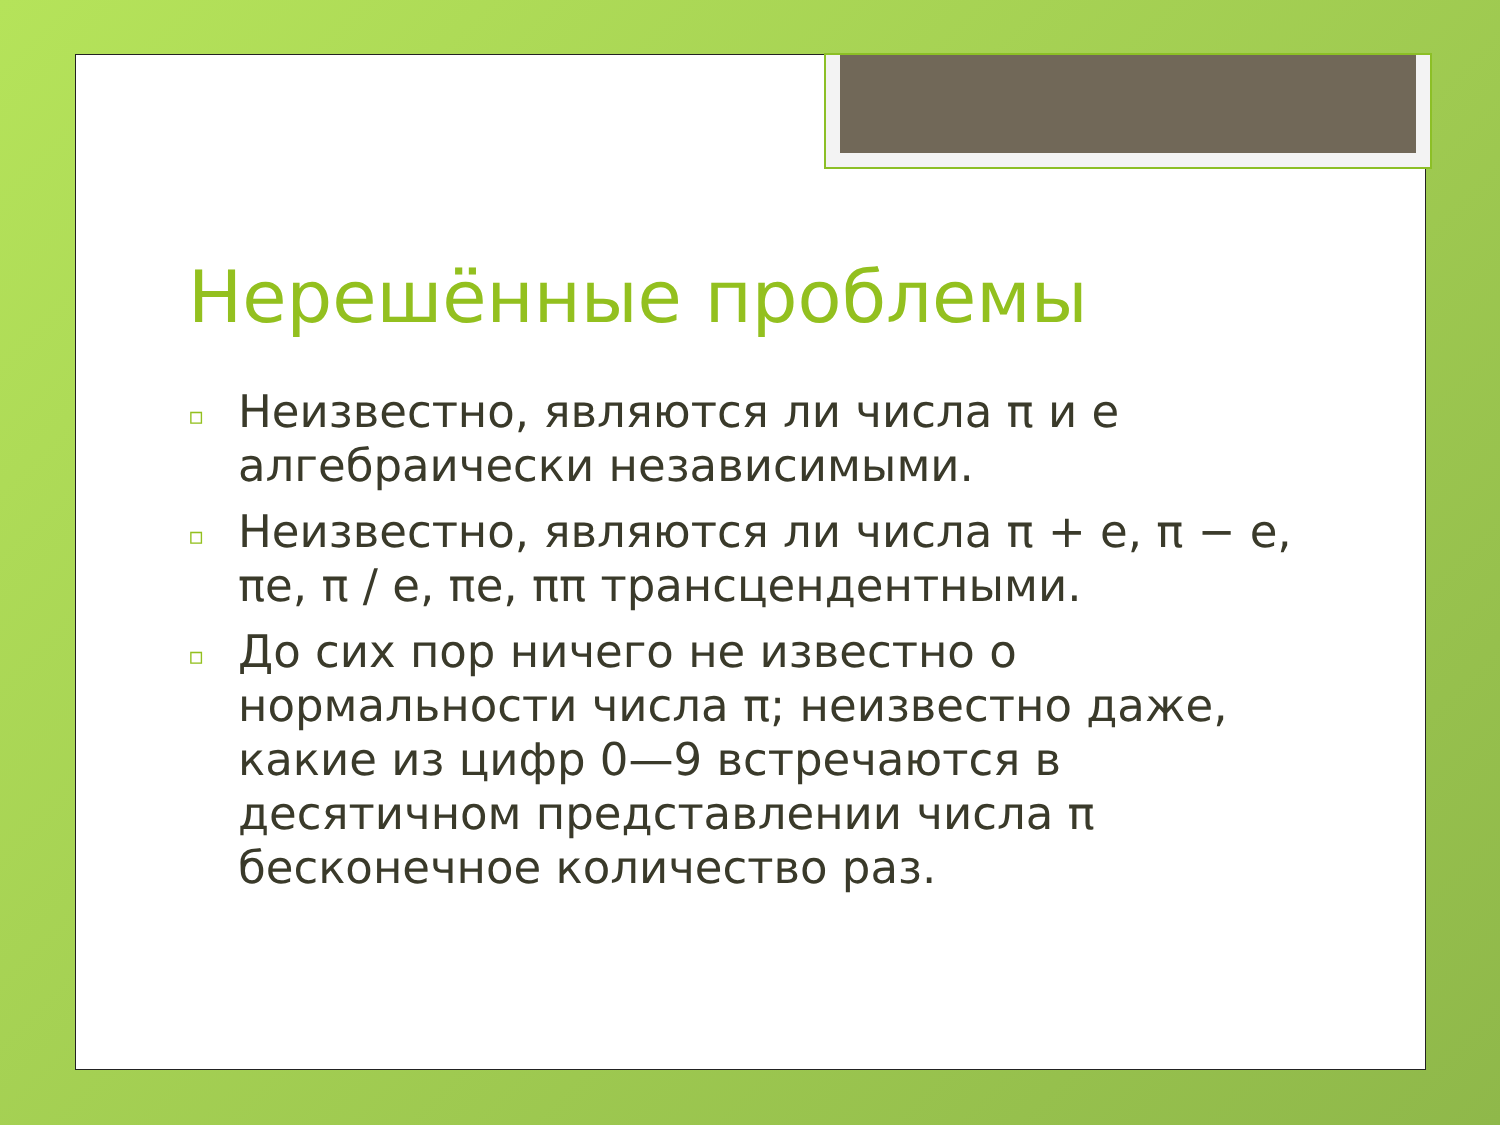Нерешённые проблемы
▫ Неизвестно, являются ли числа π и e алгебраически независимыми.
▫ Неизвестно, являются ли числа π + e, π − e, πe, π / e, πe, ππ трансцендентными.
▫ До сих пор ничего не известно о нормальности числа π; неизвестно даже, какие из цифр 0—9 встречаются в десятичном представлении числа π бесконечное количество раз.